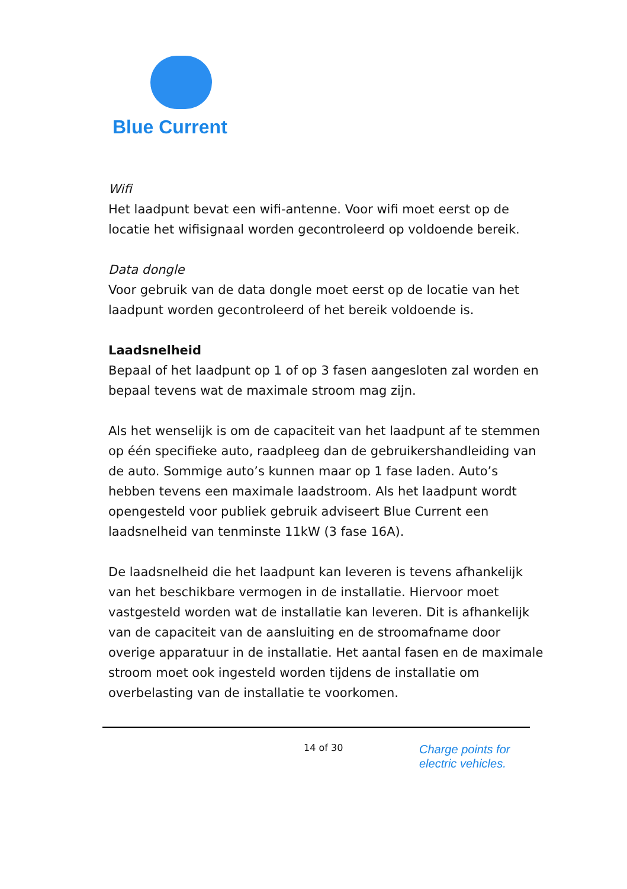Blue Current
Wifi
Het laadpunt bevat een wifi-antenne. Voor wifi moet eerst op de locatie het wifisignaal worden gecontroleerd op voldoende bereik.
Data dongle
Voor gebruik van de data dongle moet eerst op de locatie van het laadpunt worden gecontroleerd of het bereik voldoende is.
Laadsnelheid
Bepaal of het laadpunt op 1 of op 3 fasen aangesloten zal worden en bepaal tevens wat de maximale stroom mag zijn.
Als het wenselijk is om de capaciteit van het laadpunt af te stemmen op één specifieke auto, raadpleeg dan de gebruikershandleiding van de auto. Sommige auto’s kunnen maar op 1 fase laden. Auto’s hebben tevens een maximale laadstroom. Als het laadpunt wordt opengesteld voor publiek gebruik adviseert Blue Current een laadsnelheid van tenminste 11kW (3 fase 16A).
De laadsnelheid die het laadpunt kan leveren is tevens afhankelijk van het beschikbare vermogen in de installatie. Hiervoor moet vastgesteld worden wat de installatie kan leveren. Dit is afhankelijk van de capaciteit van de aansluiting en de stroomafname door overige apparatuur in de installatie. Het aantal fasen en de maximale stroom moet ook ingesteld worden tijdens de installatie om overbelasting van de installatie te voorkomen.
14 of 30
Charge points for
electric vehicles.